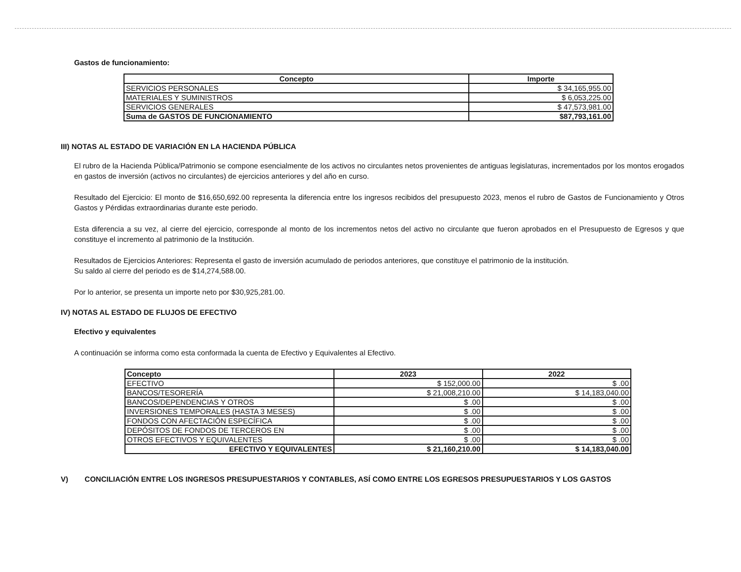Gastos de funcionamiento:
| Concepto | Importe |
| --- | --- |
| SERVICIOS PERSONALES | $ 34,165,955.00 |
| MATERIALES Y SUMINISTROS | $ 6,053,225.00 |
| SERVICIOS GENERALES | $ 47,573,981.00 |
| Suma de GASTOS DE FUNCIONAMIENTO | $87,793,161.00 |
III) NOTAS AL ESTADO DE VARIACIÓN EN LA HACIENDA PÚBLICA
El rubro de la Hacienda Pública/Patrimonio se compone esencialmente de los activos no circulantes netos provenientes de antiguas legislaturas, incrementados por los montos erogados en gastos de inversión (activos no circulantes) de ejercicios anteriores y del año en curso.
Resultado del Ejercicio: El monto de $16,650,692.00 representa la diferencia entre los ingresos recibidos del presupuesto 2023, menos el rubro de Gastos de Funcionamiento y Otros Gastos y Pérdidas extraordinarias durante este periodo.
Esta diferencia a su vez, al cierre del ejercicio, corresponde al monto de los incrementos netos del activo no circulante que fueron aprobados en el Presupuesto de Egresos y que constituye el incremento al patrimonio de la Institución.
Resultados de Ejercicios Anteriores: Representa el gasto de inversión acumulado de periodos anteriores, que constituye el patrimonio de la institución.
Su saldo al cierre del periodo es de $14,274,588.00.
Por lo anterior, se presenta un importe neto por $30,925,281.00.
IV) NOTAS AL ESTADO DE FLUJOS DE EFECTIVO
Efectivo y equivalentes
A continuación se informa como esta conformada la cuenta de Efectivo y Equivalentes al Efectivo.
| Concepto | 2023 | 2022 |
| --- | --- | --- |
| EFECTIVO | $ 152,000.00 | $ .00 |
| BANCOS/TESORERÍA | $ 21,008,210.00 | $ 14,183,040.00 |
| BANCOS/DEPENDENCIAS Y OTROS | $ .00 | $ .00 |
| INVERSIONES TEMPORALES (HASTA 3 MESES) | $ .00 | $ .00 |
| FONDOS CON AFECTACIÓN ESPECÍFICA | $ .00 | $ .00 |
| DEPÓSITOS DE FONDOS DE TERCEROS EN | $ .00 | $ .00 |
| OTROS EFECTIVOS Y EQUIVALENTES | $ .00 | $ .00 |
| EFECTIVO Y EQUIVALENTES | $ 21,160,210.00 | $ 14,183,040.00 |
V) CONCILIACIÓN ENTRE LOS INGRESOS PRESUPUESTARIOS Y CONTABLES, ASÍ COMO ENTRE LOS EGRESOS PRESUPUESTARIOS Y LOS GASTOS